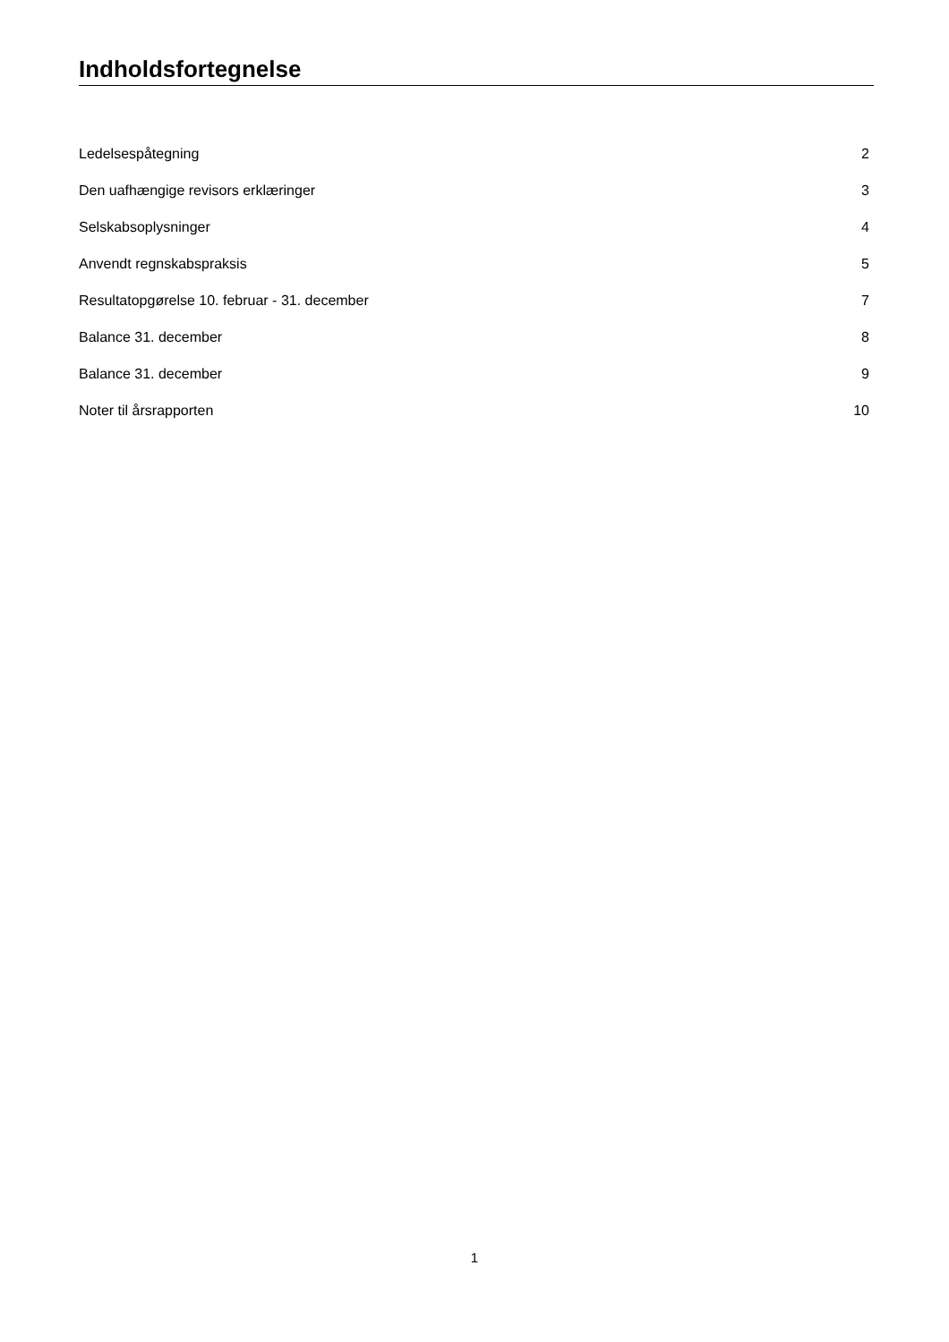Indholdsfortegnelse
Ledelsespåtegning 2
Den uafhængige revisors erklæringer 3
Selskabsoplysninger 4
Anvendt regnskabspraksis 5
Resultatopgørelse 10. februar - 31. december 7
Balance 31. december 8
Balance 31. december 9
Noter til årsrapporten 10
1